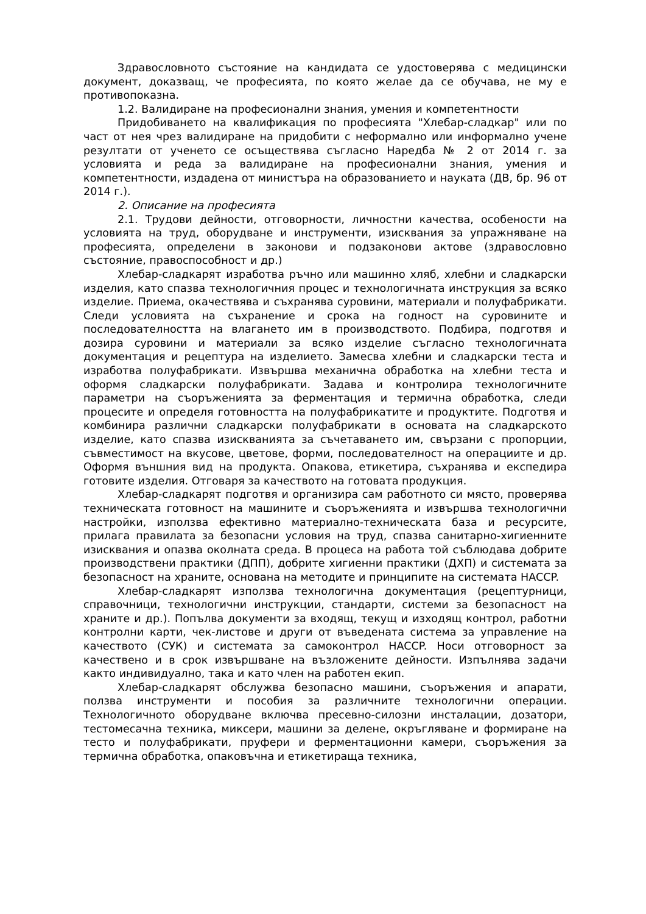Здравословното състояние на кандидата се удостоверява с медицински документ, доказващ, че професията, по която желае да се обучава, не му е противопоказна.
1.2. Валидиране на професионални знания, умения и компетентности
Придобиването на квалификация по професията "Хлебар-сладкар" или по част от нея чрез валидиране на придобити с неформално или информално учене резултати от ученето се осъществява съгласно Наредба № 2 от 2014 г. за условията и реда за валидиране на професионални знания, умения и компетентности, издадена от министъра на образованието и науката (ДВ, бр. 96 от 2014 г.).
2. Описание на професията
2.1. Трудови дейности, отговорности, личностни качества, особености на условията на труд, оборудване и инструменти, изисквания за упражняване на професията, определени в законови и подзаконови актове (здравословно състояние, правоспособност и др.)
Хлебар-сладкарят изработва ръчно или машинно хляб, хлебни и сладкарски изделия, като спазва технологичния процес и технологичната инструкция за всяко изделие. Приема, окачествява и съхранява суровини, материали и полуфабрикати. Следи условията на съхранение и срока на годност на суровините и последователността на влагането им в производството. Подбира, подготвя и дозира суровини и материали за всяко изделие съгласно технологичната документация и рецептура на изделието. Замесва хлебни и сладкарски теста и изработва полуфабрикати. Извършва механична обработка на хлебни теста и оформя сладкарски полуфабрикати. Задава и контролира технологичните параметри на съоръженията за ферментация и термична обработка, следи процесите и определя готовността на полуфабрикатите и продуктите. Подготвя и комбинира различни сладкарски полуфабрикати в основата на сладкарското изделие, като спазва изискванията за съчетаването им, свързани с пропорции, съвместимост на вкусове, цветове, форми, последователност на операциите и др. Оформя външния вид на продукта. Опакова, етикетира, съхранява и експедира готовите изделия. Отговаря за качеството на готовата продукция.
Хлебар-сладкарят подготвя и организира сам работното си място, проверява техническата готовност на машините и съоръженията и извършва технологични настройки, използва ефективно материално-техническата база и ресурсите, прилага правилата за безопасни условия на труд, спазва санитарно-хигиенните изисквания и опазва околната среда. В процеса на работа той съблюдава добрите производствени практики (ДПП), добрите хигиенни практики (ДХП) и системата за безопасност на храните, основана на методите и принципите на системата HACCP.
Хлебар-сладкарят използва технологична документация (рецептурници, справочници, технологични инструкции, стандарти, системи за безопасност на храните и др.). Попълва документи за входящ, текущ и изходящ контрол, работни контролни карти, чек-листове и други от въведената система за управление на качеството (СУК) и системата за самоконтрол HACCP. Носи отговорност за качествено и в срок извършване на възложените дейности. Изпълнява задачи както индивидуално, така и като член на работен екип.
Хлебар-сладкарят обслужва безопасно машини, съоръжения и апарати, ползва инструменти и пособия за различните технологични операции. Технологичното оборудване включва пресевно-силозни инсталации, дозатори, тестомесачна техника, миксери, машини за делене, окръгляване и формиране на тесто и полуфабрикати, пруфери и ферментационни камери, съоръжения за термична обработка, опаковъчна и етикетираща техника,